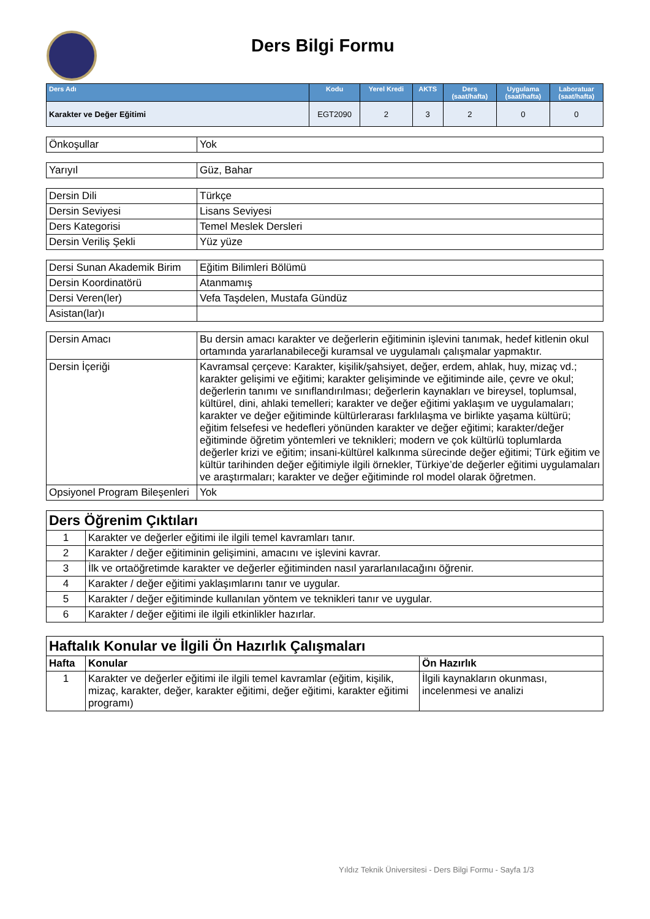Ders Bilgi Formu
| Ders Adı | Kodu | Yerel Kredi | AKTS | Ders (saat/hafta) | Uygulama (saat/hafta) | Laboratuar (saat/hafta) |
| --- | --- | --- | --- | --- | --- | --- |
| Karakter ve Değer Eğitimi | EGT2090 | 2 | 3 | 2 | 0 | 0 |
| Önkoşullar | Yok |
| Yarıyıl | Güz, Bahar |
| Dersin Dili | Türkçe |
| Dersin Seviyesi | Lisans Seviyesi |
| Ders Kategorisi | Temel Meslek Dersleri |
| Dersin Veriliş Şekli | Yüz yüze |
| Dersi Sunan Akademik Birim | Eğitim Bilimleri Bölümü |
| Dersin Koordinatörü | Atanmamış |
| Dersi Veren(ler) | Vefa Taşdelen, Mustafa Gündüz |
| Asistan(lar)ı | |
| Dersin Amacı | Bu dersin amacı karakter ve değerlerin eğitiminin işlevini tanımak, hedef kitlenin okul ortamında yararlanabileceği kuramsal ve uygulamalı çalışmalar yapmaktır. |
| Dersin İçeriği | Kavramsal çerçeve: Karakter, kişilik/şahsiyet, değer, erdem, ahlak, huy, mizaç vd.; karakter gelişimi ve eğitimi; karakter gelişiminde ve eğitiminde aile, çevre ve okul; değerlerin tanımı ve sınıflandırılması; değerlerin kaynakları ve bireysel, toplumsal, kültürel, dini, ahlaki temelleri; karakter ve değer eğitimi yaklaşım ve uygulamaları; karakter ve değer eğitiminde kültürlerarası farklılaşma ve birlikte yaşama kültürü; eğitim felsefesi ve hedefleri yönünden karakter ve değer eğitimi; karakter/değer eğitiminde öğretim yöntemleri ve teknikleri; modern ve çok kültürlü toplumlarda değerler krizi ve eğitim; insani-kültürel kalkınma sürecinde değer eğitimi; Türk eğitim ve kültür tarihinden değer eğitimiyle ilgili örnekler, Türkiye’de değerler eğitimi uygulamaları ve araştırmaları; karakter ve değer eğitiminde rol model olarak öğretmen. |
| Opsiyonel Program Bileşenleri | Yok |
| Ders Öğrenim Çıktıları | |
| 1 | Karakter ve değerler eğitimi ile ilgili temel kavramları tanır. |
| 2 | Karakter / değer eğitiminin gelişimini, amacını ve işlevini kavrar. |
| 3 | İlk ve ortaöğretimde karakter ve değerler eğitiminden nasıl yararlanılacağını öğrenir. |
| 4 | Karakter / değer eğitimi yaklaşımlarını tanır ve uygular. |
| 5 | Karakter / değer eğitiminde kullanılan yöntem ve teknikleri tanır ve uygular. |
| 6 | Karakter / değer eğitimi ile ilgili etkinlikler hazırlar. |
| Haftalık Konular ve İlgili Ön Hazırlık Çalışmaları | | |
| Hafta | Konular | Ön Hazırlık |
| 1 | Karakter ve değerler eğitimi ile ilgili temel kavramlar (eğitim, kişilik, mizaç, karakter, değer, karakter eğitimi, değer eğitimi, karakter eğitimi programı) | İlgili kaynakların okunması, incelenmesi ve analizi |
Yıldız Teknik Üniversitesi - Ders Bilgi Formu - Sayfa 1/3